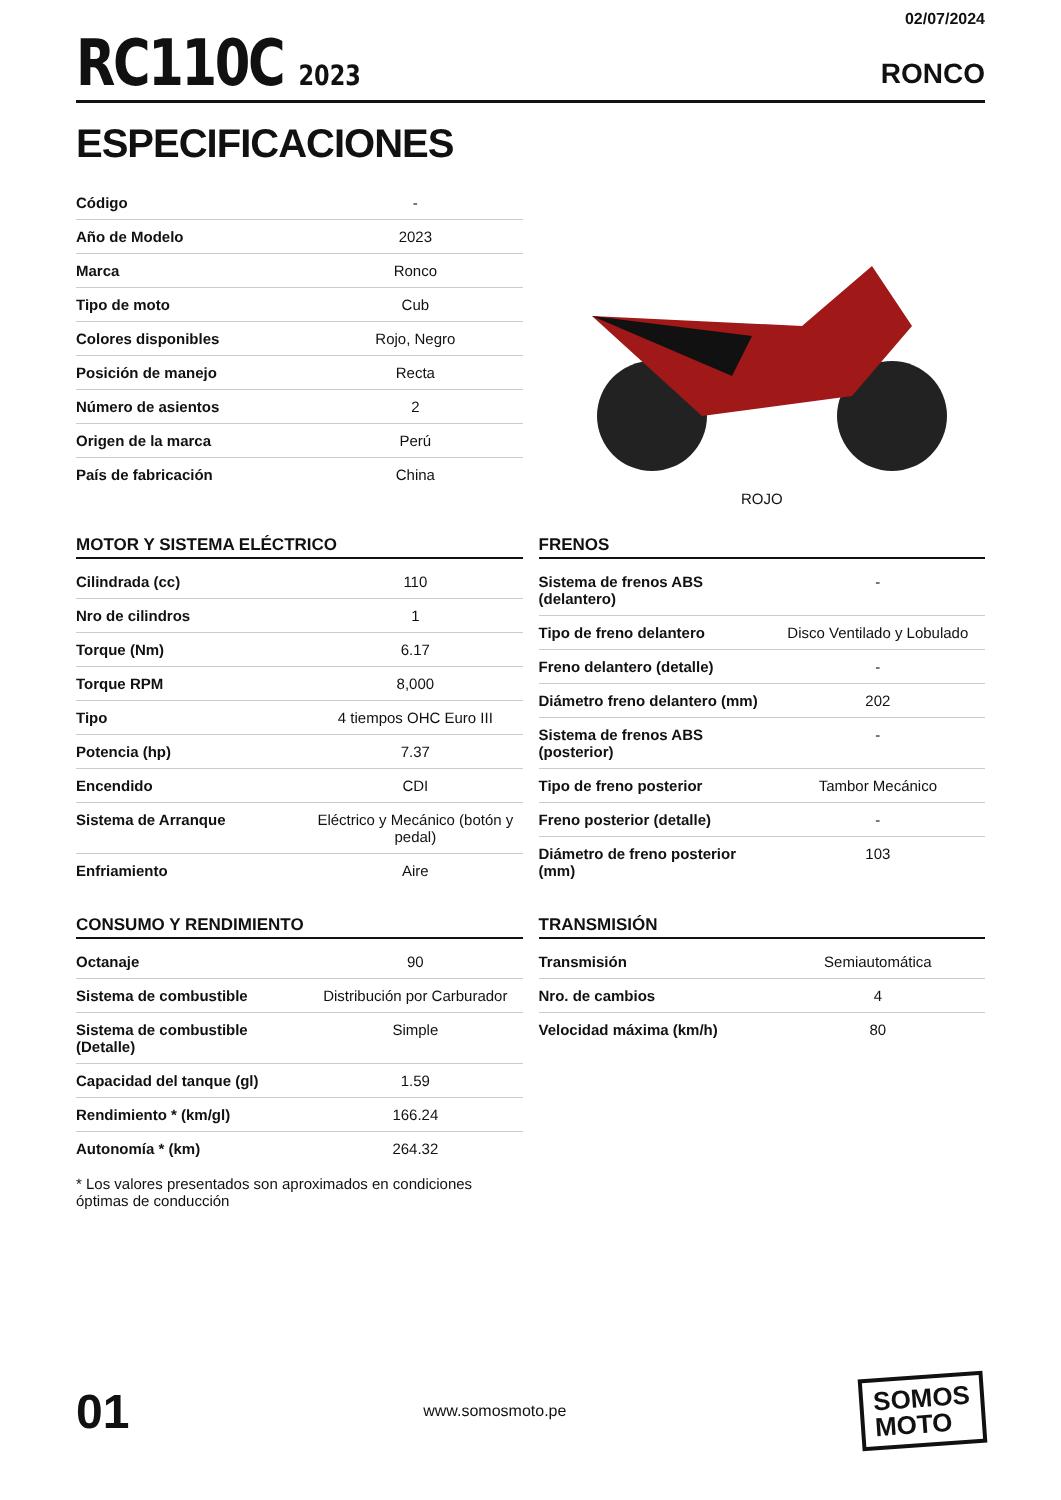RC110C 2023
02/07/2024
RONCO
ESPECIFICACIONES
| Código | - |
| Año de Modelo | 2023 |
| Marca | Ronco |
| Tipo de moto | Cub |
| Colores disponibles | Rojo, Negro |
| Posición de manejo | Recta |
| Número de asientos | 2 |
| Origen de la marca | Perú |
| País de fabricación | China |
ROJO
MOTOR Y SISTEMA ELÉCTRICO
| Cilindrada (cc) | 110 |
| Nro de cilindros | 1 |
| Torque (Nm) | 6.17 |
| Torque RPM | 8,000 |
| Tipo | 4 tiempos OHC Euro III |
| Potencia (hp) | 7.37 |
| Encendido | CDI |
| Sistema de Arranque | Eléctrico y Mecánico (botón y pedal) |
| Enfriamiento | Aire |
FRENOS
| Sistema de frenos ABS (delantero) | - |
| Tipo de freno delantero | Disco Ventilado y Lobulado |
| Freno delantero (detalle) | - |
| Diámetro freno delantero (mm) | 202 |
| Sistema de frenos ABS (posterior) | - |
| Tipo de freno posterior | Tambor Mecánico |
| Freno posterior (detalle) | - |
| Diámetro de freno posterior (mm) | 103 |
CONSUMO Y RENDIMIENTO
| Octanaje | 90 |
| Sistema de combustible | Distribución por Carburador |
| Sistema de combustible (Detalle) | Simple |
| Capacidad del tanque (gl) | 1.59 |
| Rendimiento * (km/gl) | 166.24 |
| Autonomía * (km) | 264.32 |
* Los valores presentados son aproximados en condiciones óptimas de conducción
TRANSMISIÓN
| Transmisión | Semiautomática |
| Nro. de cambios | 4 |
| Velocidad máxima (km/h) | 80 |
01
www.somosmoto.pe
SOMOS
MOTO